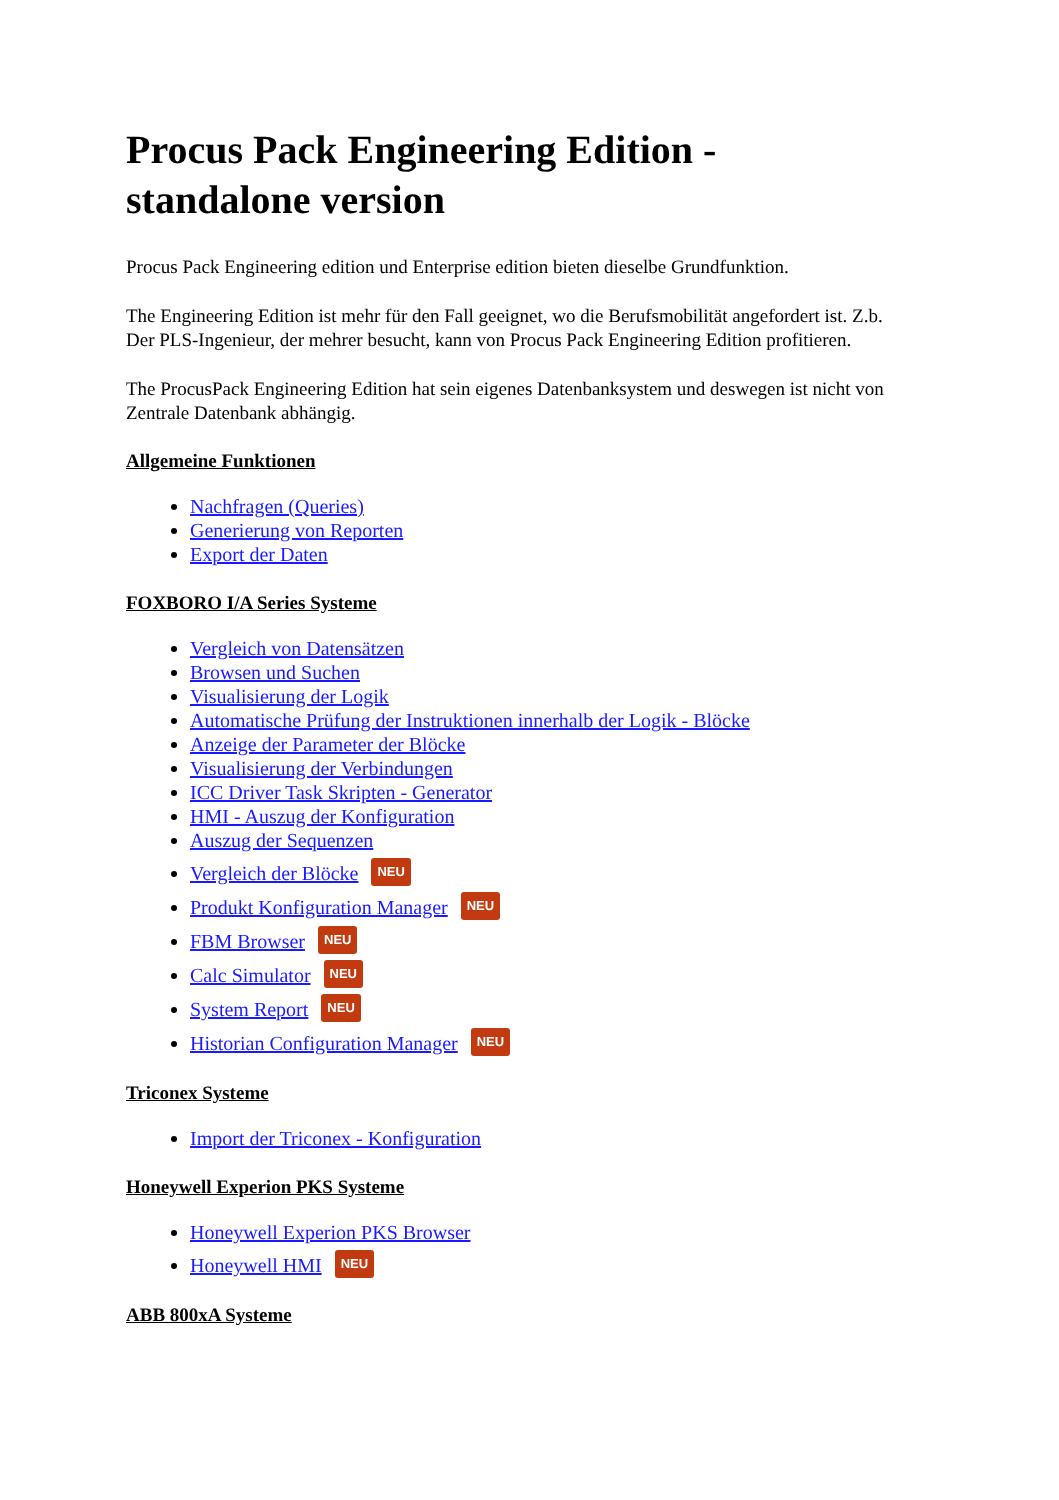Procus Pack Engineering Edition - standalone version
Procus Pack Engineering edition und Enterprise edition bieten dieselbe Grundfunktion.
The Engineering Edition ist mehr für den Fall geeignet, wo die Berufsmobilität angefordert ist. Z.b. Der PLS-Ingenieur, der mehrer besucht, kann von Procus Pack Engineering Edition profitieren.
The ProcusPack Engineering Edition hat sein eigenes Datenbanksystem und deswegen ist nicht von Zentrale Datenbank abhängig.
Allgemeine Funktionen
Nachfragen (Queries)
Generierung von Reporten
Export der Daten
FOXBORO I/A Series Systeme
Vergleich von Datensätzen
Browsen und Suchen
Visualisierung der Logik
Automatische Prüfung der Instruktionen innerhalb der Logik - Blöcke
Anzeige der Parameter der Blöcke
Visualisierung der Verbindungen
ICC Driver Task Skripten - Generator
HMI - Auszug der Konfiguration
Auszug der Sequenzen
Vergleich der Blöcke NEU
Produkt Konfiguration Manager NEU
FBM Browser NEU
Calc Simulator NEU
System Report NEU
Historian Configuration Manager NEU
Triconex Systeme
Import der Triconex - Konfiguration
Honeywell Experion PKS Systeme
Honeywell Experion PKS Browser
Honeywell HMI NEU
ABB 800xA Systeme